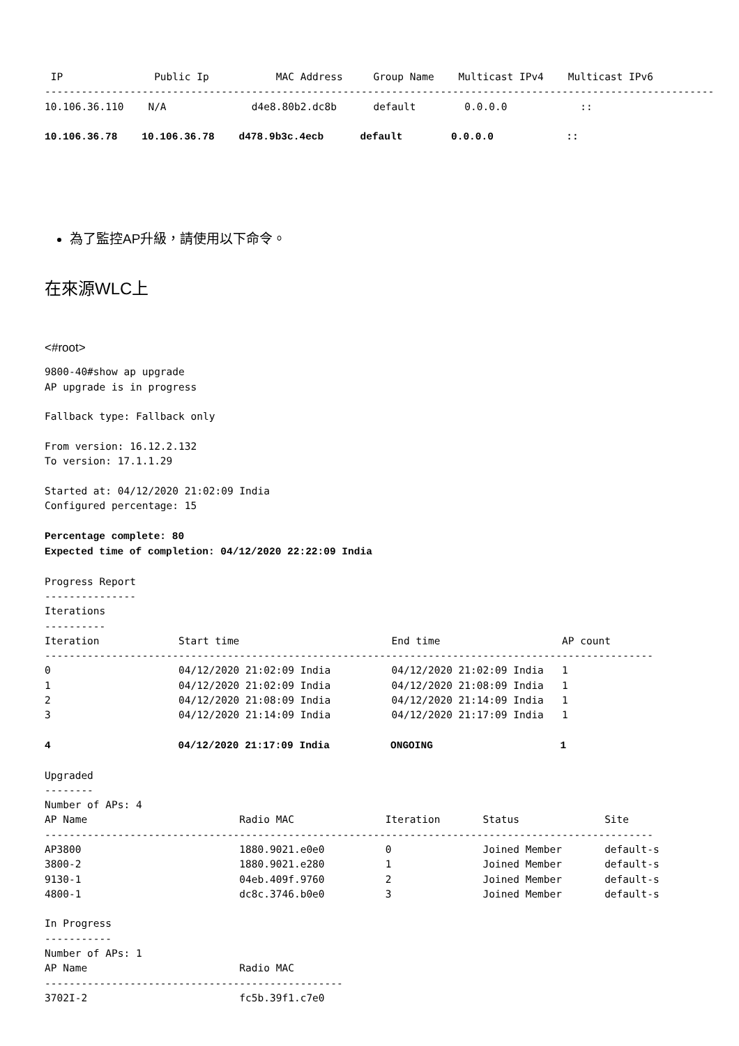IP               Public Ip           MAC Address     Group Name    Multicast IPv4    Multicast IPv6
--------------------------------------------------------------------------------------------------------------
10.106.36.110    N/A              d4e8.80b2.dc8b      default        0.0.0.0            ::

10.106.36.78    10.106.36.78    d478.9b3c.4ecb      default        0.0.0.0            ::
為了監控AP升級，請使用以下命令。
在來源WLC上
<#root>
9800-40#show ap upgrade
AP upgrade is in progress

Fallback type: Fallback only

From version: 16.12.2.132
To version: 17.1.1.29

Started at: 04/12/2020 21:02:09 India
Configured percentage: 15

Percentage complete: 80
Expected time of completion: 04/12/2020 22:22:09 India

Progress Report
---------------
Iterations
----------
Iteration             Start time                         End time                    AP count
----------------------------------------------------------------------------------------------------
0                     04/12/2020 21:02:09 India          04/12/2020 21:02:09 India   1
1                     04/12/2020 21:02:09 India          04/12/2020 21:08:09 India   1
2                     04/12/2020 21:08:09 India          04/12/2020 21:14:09 India   1
3                     04/12/2020 21:14:09 India          04/12/2020 21:17:09 India   1

4                     04/12/2020 21:17:09 India          ONGOING                     1

Upgraded
--------
Number of APs: 4
AP Name                         Radio MAC               Iteration       Status              Site
----------------------------------------------------------------------------------------------------
AP3800                          1880.9021.e0e0          0               Joined Member       default-s
3800-2                          1880.9021.e280          1               Joined Member       default-s
9130-1                          04eb.409f.9760          2               Joined Member       default-s
4800-1                          dc8c.3746.b0e0          3               Joined Member       default-s

In Progress
-----------
Number of APs: 1
AP Name                         Radio MAC
-------------------------------------------------
3702I-2                         fc5b.39f1.c7e0